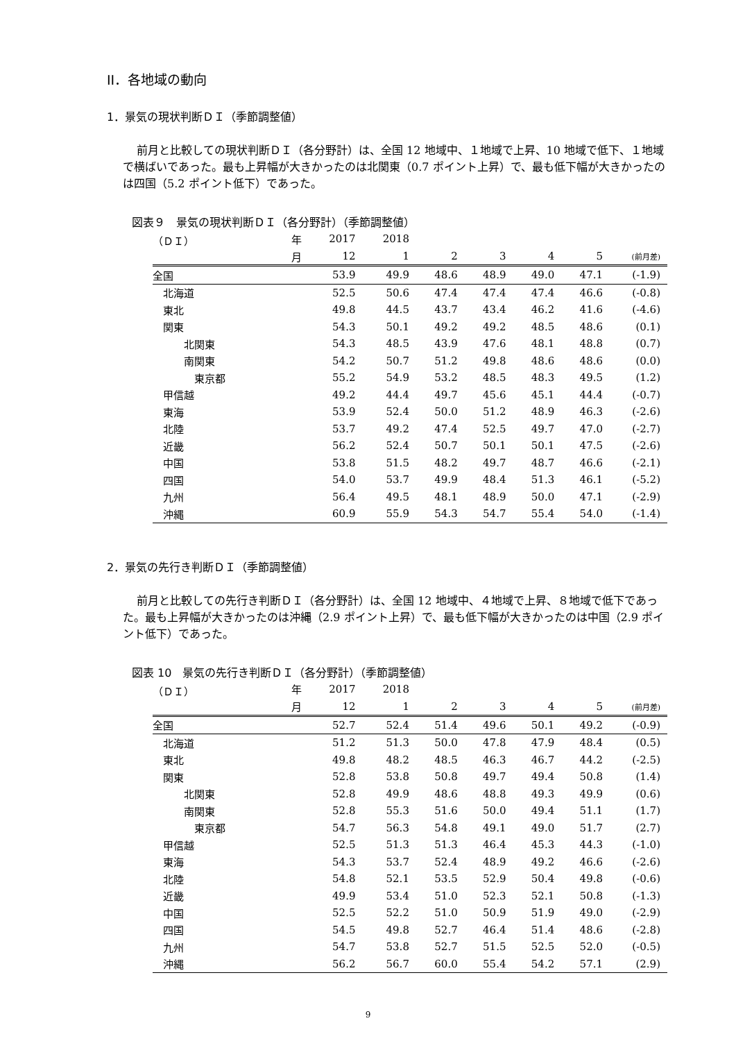II．各地域の動向
1．景気の現状判断ＤＩ（季節調整値）
前月と比較しての現状判断ＤＩ（各分野計）は、全国 12 地域中、１地域で上昇、10 地域で低下、１地域で横ばいであった。最も上昇幅が大きかったのは北関東（0.7 ポイント上昇）で、最も低下幅が大きかったのは四国（5.2 ポイント低下）であった。
図表９　景気の現状判断ＤＩ（各分野計）（季節調整値）
| （ＤＩ） | 年 | 2017 | 2018 | | | | | |
| | 月 | 12 | 1 | 2 | 3 | 4 | 5 | (前月差) |
| 全国 | | 53.9 | 49.9 | 48.6 | 48.9 | 49.0 | 47.1 | (-1.9) |
| 北海道 | | 52.5 | 50.6 | 47.4 | 47.4 | 47.4 | 46.6 | (-0.8) |
| 東北 | | 49.8 | 44.5 | 43.7 | 43.4 | 46.2 | 41.6 | (-4.6) |
| 関東 | | 54.3 | 50.1 | 49.2 | 49.2 | 48.5 | 48.6 | (0.1) |
| 北関東 | | 54.3 | 48.5 | 43.9 | 47.6 | 48.1 | 48.8 | (0.7) |
| 南関東 | | 54.2 | 50.7 | 51.2 | 49.8 | 48.6 | 48.6 | (0.0) |
| 東京都 | | 55.2 | 54.9 | 53.2 | 48.5 | 48.3 | 49.5 | (1.2) |
| 甲信越 | | 49.2 | 44.4 | 49.7 | 45.6 | 45.1 | 44.4 | (-0.7) |
| 東海 | | 53.9 | 52.4 | 50.0 | 51.2 | 48.9 | 46.3 | (-2.6) |
| 北陸 | | 53.7 | 49.2 | 47.4 | 52.5 | 49.7 | 47.0 | (-2.7) |
| 近畿 | | 56.2 | 52.4 | 50.7 | 50.1 | 50.1 | 47.5 | (-2.6) |
| 中国 | | 53.8 | 51.5 | 48.2 | 49.7 | 48.7 | 46.6 | (-2.1) |
| 四国 | | 54.0 | 53.7 | 49.9 | 48.4 | 51.3 | 46.1 | (-5.2) |
| 九州 | | 56.4 | 49.5 | 48.1 | 48.9 | 50.0 | 47.1 | (-2.9) |
| 沖縄 | | 60.9 | 55.9 | 54.3 | 54.7 | 55.4 | 54.0 | (-1.4) |
2．景気の先行き判断ＤＩ（季節調整値）
前月と比較しての先行き判断ＤＩ（各分野計）は、全国 12 地域中、４地域で上昇、８地域で低下であった。最も上昇幅が大きかったのは沖縄（2.9 ポイント上昇）で、最も低下幅が大きかったのは中国（2.9 ポイント低下）であった。
図表 10　景気の先行き判断ＤＩ（各分野計）（季節調整値）
| （ＤＩ） | 年 | 2017 | 2018 | | | | | |
| | 月 | 12 | 1 | 2 | 3 | 4 | 5 | (前月差) |
| 全国 | | 52.7 | 52.4 | 51.4 | 49.6 | 50.1 | 49.2 | (-0.9) |
| 北海道 | | 51.2 | 51.3 | 50.0 | 47.8 | 47.9 | 48.4 | (0.5) |
| 東北 | | 49.8 | 48.2 | 48.5 | 46.3 | 46.7 | 44.2 | (-2.5) |
| 関東 | | 52.8 | 53.8 | 50.8 | 49.7 | 49.4 | 50.8 | (1.4) |
| 北関東 | | 52.8 | 49.9 | 48.6 | 48.8 | 49.3 | 49.9 | (0.6) |
| 南関東 | | 52.8 | 55.3 | 51.6 | 50.0 | 49.4 | 51.1 | (1.7) |
| 東京都 | | 54.7 | 56.3 | 54.8 | 49.1 | 49.0 | 51.7 | (2.7) |
| 甲信越 | | 52.5 | 51.3 | 51.3 | 46.4 | 45.3 | 44.3 | (-1.0) |
| 東海 | | 54.3 | 53.7 | 52.4 | 48.9 | 49.2 | 46.6 | (-2.6) |
| 北陸 | | 54.8 | 52.1 | 53.5 | 52.9 | 50.4 | 49.8 | (-0.6) |
| 近畿 | | 49.9 | 53.4 | 51.0 | 52.3 | 52.1 | 50.8 | (-1.3) |
| 中国 | | 52.5 | 52.2 | 51.0 | 50.9 | 51.9 | 49.0 | (-2.9) |
| 四国 | | 54.5 | 49.8 | 52.7 | 46.4 | 51.4 | 48.6 | (-2.8) |
| 九州 | | 54.7 | 53.8 | 52.7 | 51.5 | 52.5 | 52.0 | (-0.5) |
| 沖縄 | | 56.2 | 56.7 | 60.0 | 55.4 | 54.2 | 57.1 | (2.9) |
9